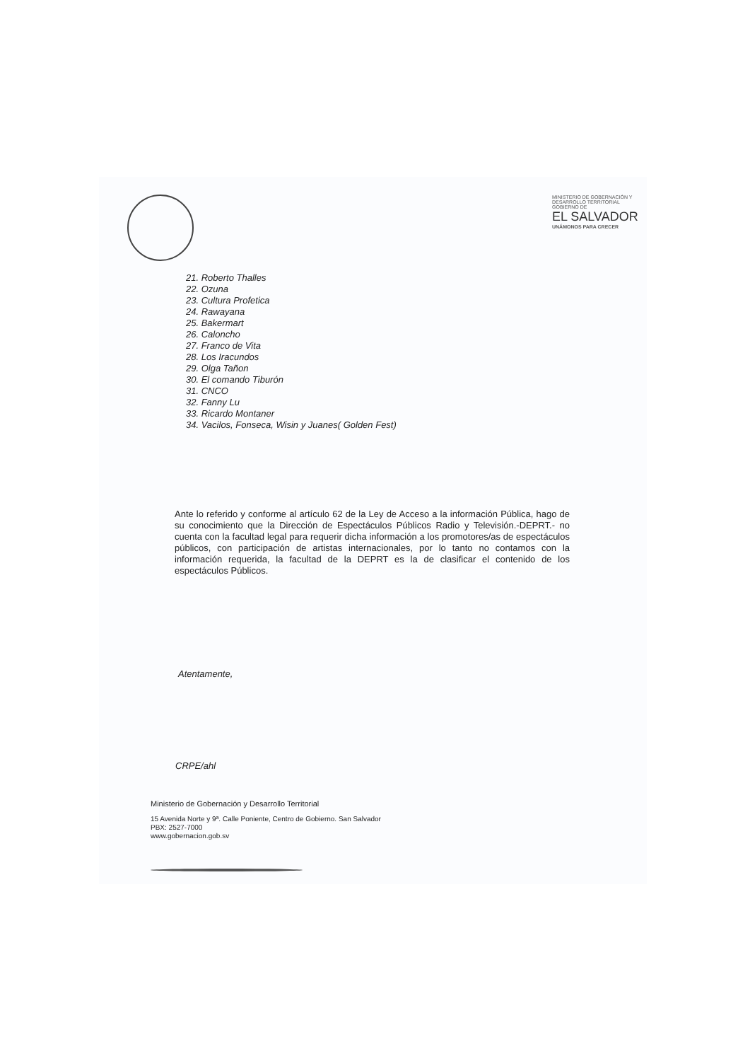MINISTERIO DE GOBERNACIÓN Y DESARROLLO TERRITORIAL
GOBIERNO DE
EL SALVADOR
UNÁMONOS PARA CRECER
21. Roberto Thalles
22. Ozuna
23. Cultura Profetica
24. Rawayana
25. Bakermart
26. Caloncho
27. Franco de Vita
28. Los Iracundos
29. Olga Tañon
30. El comando Tiburón
31. CNCO
32. Fanny Lu
33. Ricardo Montaner
34. Vacilos, Fonseca, Wisin y Juanes( Golden Fest)
Ante lo referido y conforme al artículo 62 de la Ley de Acceso a la información Pública, hago de su conocimiento que la Dirección de Espectáculos Públicos Radio y Televisión.-DEPRT.- no cuenta con la facultad legal para requerir dicha información a los promotores/as de espectáculos públicos, con participación de artistas internacionales, por lo tanto no contamos con la información requerida, la facultad de la DEPRT es la de clasificar el contenido de los espectáculos Públicos.
Atentamente,
CRPE/ahl
Ministerio de Gobernación y Desarrollo Territorial
15 Avenida Norte y 9ª. Calle Poniente, Centro de Gobierno. San Salvador
PBX: 2527-7000
www.gobernacion.gob.sv